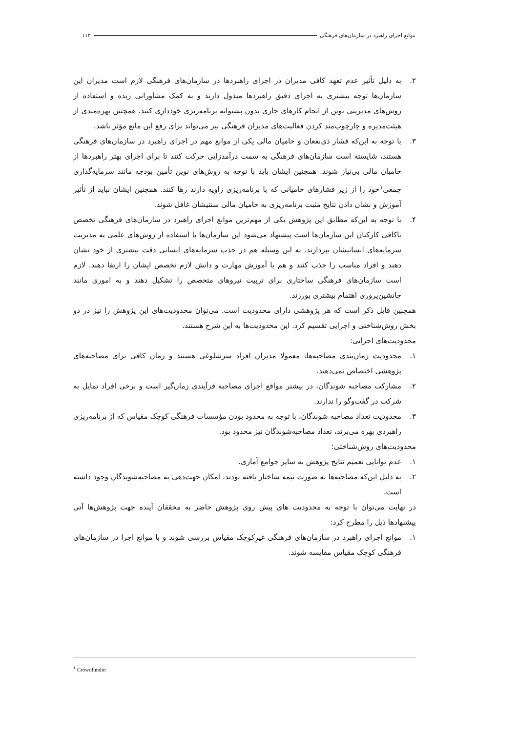موانع اجرای راهبرد در سازمان‌های فرهنگی ۱۱۳
۲. به دلیل تأثیر عدم تعهد کافی مدیران در اجرای راهبردها در سازمان‌های فرهنگی لازم است مدیران این سازمان‌ها توجه بیشتری به اجرای دقیق راهبردها مبذول دارند و به کمک مشاورانی زبده و استفاده از روش‌های مدیریتی نوین از انجام کارهای جاری بدون پشتوانه برنامه‌ریزی خودداری کنند. همچنین بهره‌مندی از هیئت‌مدیره و چارچوب‌مند کردن فعالیت‌های مدیران فرهنگی نیز می‌تواند برای رفع این مانع مؤثر باشد.
۳. با توجه به این‌که فشار ذی‌نفعان و حامیان مالی یکی از موانع مهم در اجرای راهبرد در سازمان‌های فرهنگی هستند، شایسته است سازمان‌های فرهنگی به سمت درآمدزایی حرکت کنند تا برای اجرای بهتر راهبردها از حامیان مالی بی‌نیاز شوند. همچنین ایشان باید با توجه به روش‌های نوین تأمین بودجه مانند سرمایه‌گذاری جمعی<sup>۱</sup>خود را از زیر فشارهای حامیانی که با برنامه‌ریزی زاویه دارند رها کنند. همچنین ایشان نباید از تأثیر آموزش و نشان دادن نتایج مثبت برنامه‌ریزی به حامیان مالی سنتیشان غافل شوند.
۴. با توجه به این‌که مطابق این پژوهش یکی از مهم‌ترین موانع اجرای راهبرد در سازمان‌های فرهنگی تخصص ناکافی کارکنان این سازمان‌ها است پیشنهاد می‌شود این سازمان‌ها با استفاده از روش‌های علمی به مدیریت سرمایه‌های انسانیشان بپردازند. به این وسیله هم در جذب سرمایه‌های انسانی دقت بیشتری از خود نشان دهند و افراد مناسب را جذب کنند و هم با آموزش مهارت و دانش لازم تخصص ایشان را ارتقا دهند. لازم است سازمان‌های فرهنگی ساختاری برای تربیت نیروهای متخصص را تشکیل دهند و به اموری مانند جانشین‌پروری اهتمام بیشتری بورزند.
همچنین قابل ذکر است که هر پژوهشی دارای محدودیت است. می‌توان محدودیت‌های این پژوهش را نیز در دو بخش روش‌شناختی و اجرایی تقسیم کرد. این محدودیت‌ها به این شرح هستند.
محدودیت‌های اجرایی:
۱. محدودیت زمان‌بندی مصاحبه‌ها، معمولا مدیران افراد سرشلوغی هستند و زمان کافی برای مصاحبه‌های پژوهشی اختصاص نمی‌دهند.
۲. مشارکت مصاحبه شوندگان، در بیشتر مواقع اجرای مصاحبه فرآیندی زمان‌گیر است و برخی افراد تمایل به شرکت در گفت‌وگو را ندارند.
۳. محدودیت تعداد مصاحبه شوندگان، با توجه به محدود بودن مؤسسات فرهنگی کوچک مقیاس که از برنامه‌ریزی راهبردی بهره می‌برند، تعداد مصاحبه‌شوندگان نیز محدود بود.
محدودیت‌های روش‌شناختی:
۱. عدم توانایی تعمیم نتایج پژوهش به سایر جوامع آماری.
۲. به دلیل این‌که مصاحبه‌ها به صورت نیمه ساختار یافته بودند، امکان جهت‌دهی به مصاحبه‌شوندگان وجود داشته است.
در نهایت می‌توان با توجه به محدودیت های پیش روی پژوهش حاضر به محققان آینده جهت پژوهش‌ها آتی پیشنهادها ذیل را مطرح کرد:
۱. موانع اجرای راهبرد در سازمان‌های فرهنگی غیرِکوچک مقیاس بررسی شوند و با موانع اجرا در سازمان‌های فرهنگی کوچک مقیاس مقایسه شوند.
<sup>۱</sup> Crowdfundin